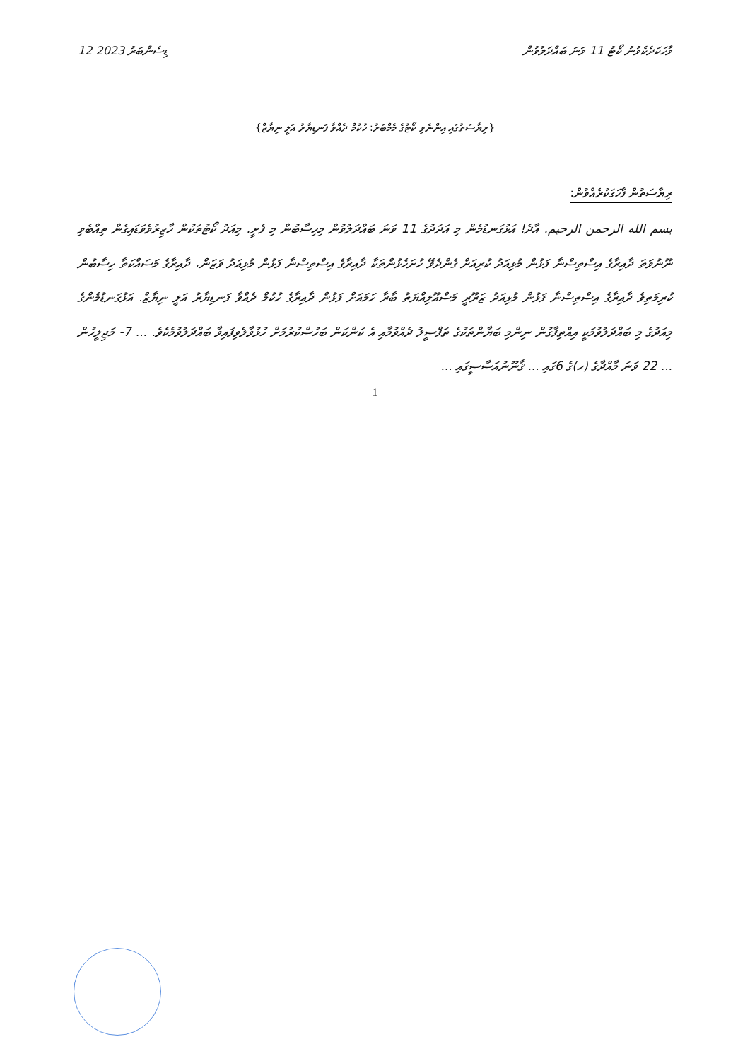12 ޑިސެންބަރު 2023 ވާހަކަދެކެވުނު ކޯޓު 11 ވަނަ ބައްދަލުވުން
{ރިޔާސަތުގައި އިންނެވި ކޯޓުގެ މެމްބަރު: ހުކުމް ދެއްވާ ފަނޑިޔާރު އަލީ ނިޔާޒް}
ރިޔާސަތުން ފާހަގަކުރެއްވުން:
بسم الله الرحمن الرحيم. އާދެ! އަޅުގަނޑުމެން މި އަދަދުގެ 11 ވަނަ ބައްދަލުވުން މިހިސާބުން މި ފެށީ. މިއަދު ކޯޓުތަކުން ހާޒިރުވެވަޑައިގެން ތިއްބެވި ނޫނުވަތަ ދާއިރާގެ އިސްތިސްނާ ފަޅުން މުޅިއަދު ކުރިއަށް ގެންދެވޭ ހުށަހެޅުންތަކާ ދާއިރާގެ އިސްތިސްނާ ފަޅުން މުޅިއަދު ވަޒަން، ދާއިރާގެ މަސައްކަތާ ހިސާބުން ކުރިމަތިވެ ދާއިރާގެ އިސްތިސްނާ ފަޅުން މުޅިއަދު ޒަރޫރީ މަސްއޫލިއްޔަތު ބާރާ ހަމައަށް ފަޅުން ދާއިރާގެ ހުކުމް ދެއްވާ ފަނޑިޔާރު އަލީ ނިޔާޒް. އަޅުގަނޑުމެންގެ މިއަދުގެ މި ބައްދަލުވުމަކީ އިއްތިފާގުން ނިންމި ބަޔާންތަކުގެ ތަފްސީލު ދެއްވުމާއި އެ ކަންކަން ބަހުސްކުރުމަށް ހުޅުވާލެވިފައިވާ ބައްދަލުވުމެކެވެ. ... 7- މަޖިލީހުން ... 22 ވަނަ މާއްދާގެ (ހ)ގެ 6ގައި ... ޤާނޫނުއަސާސީގައި ...
1